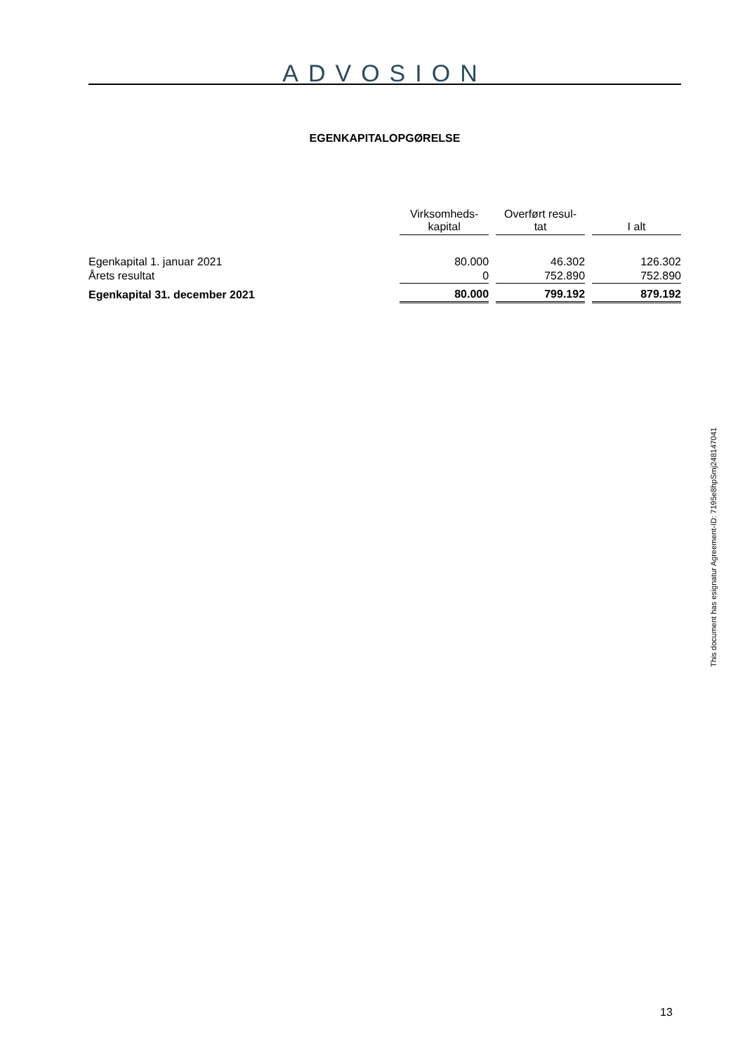ADVOSION
EGENKAPITALOPGØRELSE
| | Virksomheds- kapital | Overført resul- tat | I alt |
| --- | --- | --- | --- |
| Egenkapital 1. januar 2021 | 80.000 | 46.302 | 126.302 |
| Årets resultat | 0 | 752.890 | 752.890 |
| Egenkapital 31. december 2021 | 80.000 | 799.192 | 879.192 |
This document has esignatur Agreement-ID: 7195e8hpSmj248147041
13